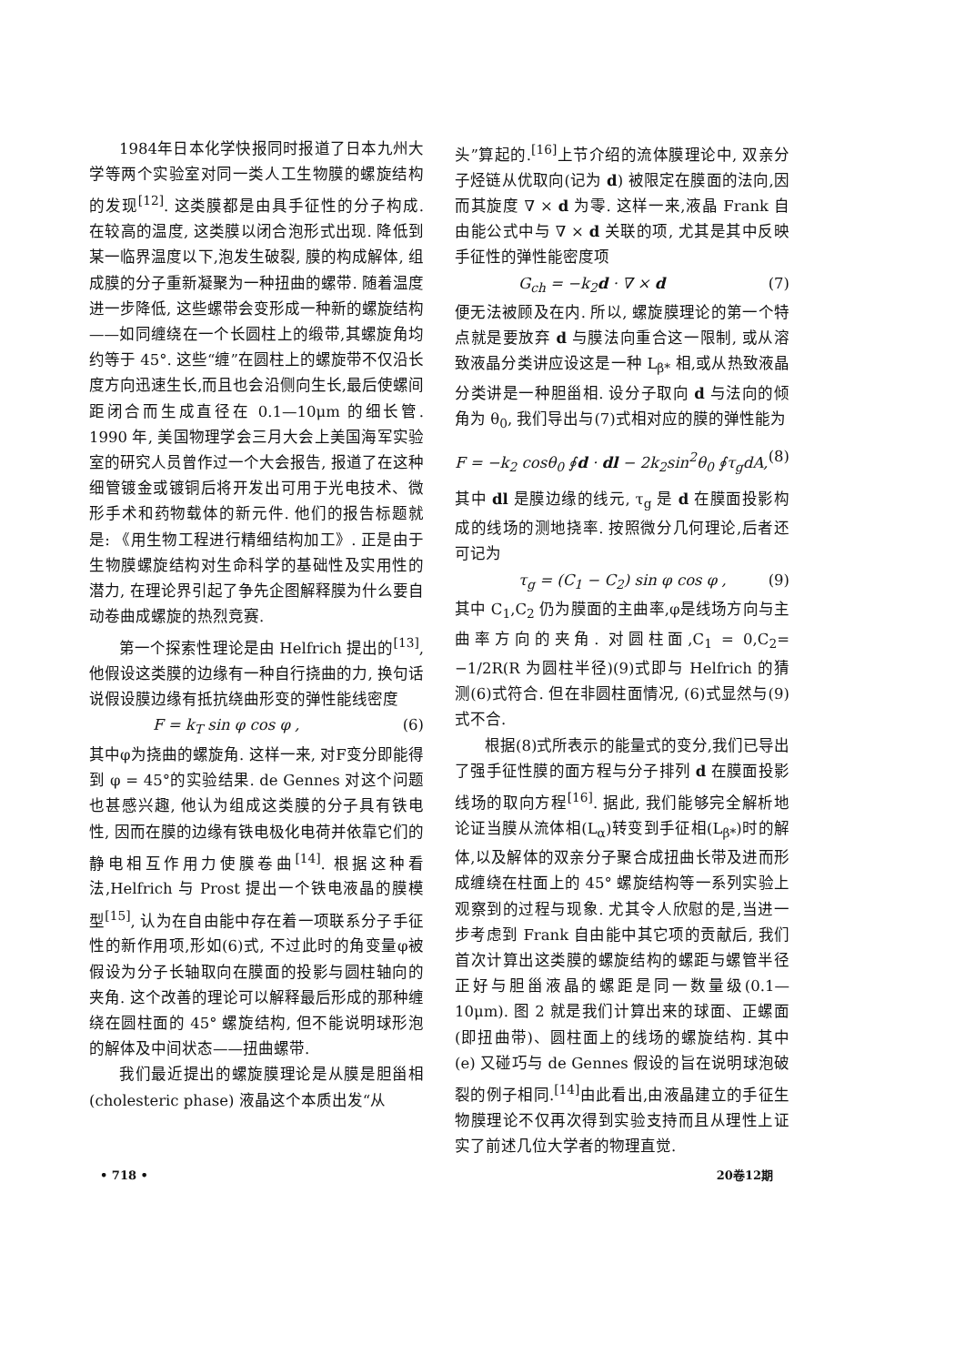1984年日本化学快报同时报道了日本九州大学等两个实验室对同一类人工生物膜的螺旋结构的发现<sup>[12]</sup>. 这类膜都是由具手征性的分子构成. 在较高的温度, 这类膜以闭合泡形式出现. 降低到某一临界温度以下,泡发生破裂, 膜的构成解体, 组成膜的分子重新凝聚为一种扭曲的螺带. 随着温度进一步降低, 这些螺带会变形成一种新的螺旋结构——如同缠绕在一个长圆柱上的缎带,其螺旋角均约等于 45°. 这些“缠”在圆柱上的螺旋带不仅沿长度方向迅速生长,而且也会沿侧向生长,最后使螺间距闭合而生成直径在 0.1—10μm 的细长管. 1990 年, 美国物理学会三月大会上美国海军实验室的研究人员曾作过一个大会报告, 报道了在这种细管镀金或镀铜后将开发出可用于光电技术、微形手术和药物载体的新元件. 他们的报告标题就是: 《用生物工程进行精细结构加工》. 正是由于生物膜螺旋结构对生命科学的基础性及实用性的潜力, 在理论界引起了争先企图解释膜为什么要自动卷曲成螺旋的热烈竞赛.
第一个探索性理论是由 Helfrich 提出的<sup>[13]</sup>, 他假设这类膜的边缘有一种自行挠曲的力, 换句话说假设膜边缘有抵抗绕曲形变的弹性能线密度
F = k<sub>T</sub> sin φ cos φ , (6)
其中φ为挠曲的螺旋角. 这样一来, 对F变分即能得到 φ = 45°的实验结果. de Gennes 对这个问题也甚感兴趣, 他认为组成这类膜的分子具有铁电性, 因而在膜的边缘有铁电极化电荷并依靠它们的静电相互作用力使膜卷曲<sup>[14]</sup>. 根据这种看法,Helfrich 与 Prost 提出一个铁电液晶的膜模型<sup>[15]</sup>, 认为在自由能中存在着一项联系分子手征性的新作用项,形如(6)式, 不过此时的角变量φ被假设为分子长轴取向在膜面的投影与圆柱轴向的夹角. 这个改善的理论可以解释最后形成的那种缠绕在圆柱面的 45° 螺旋结构, 但不能说明球形泡的解体及中间状态——扭曲螺带.
我们最近提出的螺旋膜理论是从膜是胆甾相 (cholesteric phase) 液晶这个本质出发“从
头”算起的.<sup>[16]</sup>上节介绍的流体膜理论中, 双亲分子烃链从优取向(记为 d) 被限定在膜面的法向,因而其旋度 ∇ × d 为零. 这样一来,液晶 Frank 自由能公式中与 ∇ × d 关联的项, 尤其是其中反映手征性的弹性能密度项
G<sub>ch</sub> = −k<sub>2</sub>d · ∇ × d (7)
便无法被顾及在内. 所以, 螺旋膜理论的第一个特点就是要放弃 d 与膜法向重合这一限制, 或从溶致液晶分类讲应设这是一种 L<sub>β*</sub> 相,或从热致液晶分类讲是一种胆甾相. 设分子取向 d 与法向的倾角为 θ<sub>0</sub>, 我们导出与(7)式相对应的膜的弹性能为
F = −k<sub>2</sub> cosθ<sub>0</sub> ∮d · dl − 2k<sub>2</sub>sin<sup>2</sup>θ<sub>0</sub> ∮τ<sub>g</sub>dA, (8)
其中 dl 是膜边缘的线元, τ<sub>g</sub> 是 d 在膜面投影构成的线场的测地挠率. 按照微分几何理论,后者还可记为
τ<sub>g</sub> = (C<sub>1</sub> − C<sub>2</sub>) sin φ cos φ , (9)
其中 C<sub>1</sub>,C<sub>2</sub> 仍为膜面的主曲率,φ是线场方向与主曲率方向的夹角. 对圆柱面,C<sub>1</sub> = 0,C<sub>2</sub>= −1/2R(R 为圆柱半径)(9)式即与 Helfrich 的猜测(6)式符合. 但在非圆柱面情况, (6)式显然与(9)式不合.
根据(8)式所表示的能量式的变分,我们已导出了强手征性膜的面方程与分子排列 d 在膜面投影线场的取向方程<sup>[16]</sup>. 据此, 我们能够完全解析地论证当膜从流体相(L<sub>α</sub>)转变到手征相(L<sub>β*</sub>)时的解体,以及解体的双亲分子聚合成扭曲长带及进而形成缠绕在柱面上的 45° 螺旋结构等一系列实验上观察到的过程与现象. 尤其令人欣慰的是,当进一步考虑到 Frank 自由能中其它项的贡献后, 我们首次计算出这类膜的螺旋结构的螺距与螺管半径正好与胆甾液晶的螺距是同一数量级(0.1—10μm). 图 2 就是我们计算出来的球面、正螺面(即扭曲带)、圆柱面上的线场的螺旋结构. 其中 (e) 又碰巧与 de Gennes 假设的旨在说明球泡破裂的例子相同.<sup>[14]</sup>由此看出,由液晶建立的手征生物膜理论不仅再次得到实验支持而且从理性上证实了前述几位大学者的物理直觉.
• 718 • 20卷12期